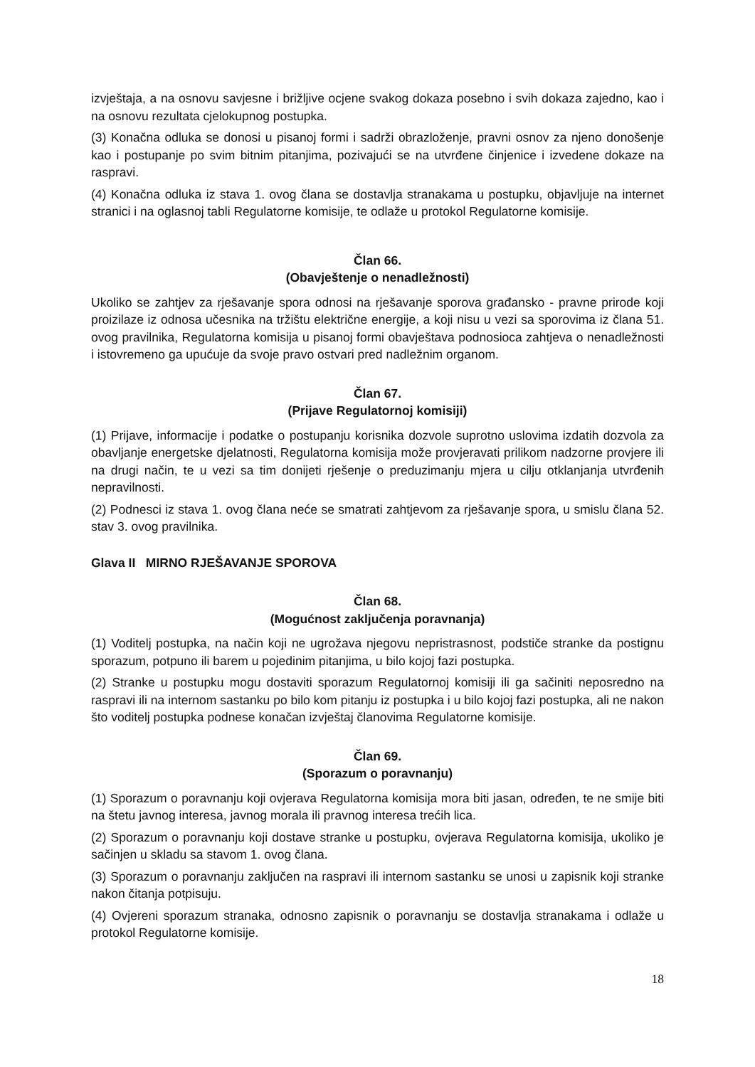izvještaja, a na osnovu savjesne i brižljive ocjene svakog dokaza posebno i svih dokaza zajedno, kao i na osnovu rezultata cjelokupnog postupka.
(3) Konačna odluka se donosi u pisanoj formi i sadrži obrazloženje, pravni osnov za njeno donošenje kao i postupanje po svim bitnim pitanjima, pozivajući se na utvrđene činjenice i izvedene dokaze na raspravi.
(4) Konačna odluka iz stava 1. ovog člana se dostavlja stranakama u postupku, objavljuje na internet stranici i na oglasnoj tabli Regulatorne komisije, te odlaže u protokol Regulatorne komisije.
Član 66.
(Obavještenje o nenadležnosti)
Ukoliko se zahtjev za rješavanje spora odnosi na rješavanje sporova građansko - pravne prirode koji proizilaze iz odnosa učesnika na tržištu električne energije, a koji nisu u vezi sa sporovima iz člana 51. ovog pravilnika, Regulatorna komisija u pisanoj formi obavještava podnosioca zahtjeva o nenadležnosti i istovremeno ga upućuje da svoje pravo ostvari pred nadležnim organom.
Član 67.
(Prijave Regulatornoj komisiji)
(1) Prijave, informacije i podatke o postupanju korisnika dozvole suprotno uslovima izdatih dozvola za obavljanje energetske djelatnosti, Regulatorna komisija može provjeravati prilikom nadzorne provjere ili na drugi način, te u vezi sa tim donijeti rješenje o preduzimanju mjera u cilju otklanjanja utvrđenih nepravilnosti.
(2) Podnesci iz stava 1. ovog člana neće se smatrati zahtjevom za rješavanje spora, u smislu člana 52. stav 3. ovog pravilnika.
Glava II MIRNO RJEŠAVANJE SPOROVA
Član 68.
(Mogućnost zaključenja poravnanja)
(1) Voditelj postupka, na način koji ne ugrožava njegovu nepristrasnost, podstiče stranke da postignu sporazum, potpuno ili barem u pojedinim pitanjima, u bilo kojoj fazi postupka.
(2) Stranke u postupku mogu dostaviti sporazum Regulatornoj komisiji ili ga sačiniti neposredno na raspravi ili na internom sastanku po bilo kom pitanju iz postupka i u bilo kojoj fazi postupka, ali ne nakon što voditelj postupka podnese konačan izvještaj članovima Regulatorne komisije.
Član 69.
(Sporazum o poravnanju)
(1) Sporazum o poravnanju koji ovjerava Regulatorna komisija mora biti jasan, određen, te ne smije biti na štetu javnog interesa, javnog morala ili pravnog interesa trećih lica.
(2) Sporazum o poravnanju koji dostave stranke u postupku, ovjerava Regulatorna komisija, ukoliko je sačinjen u skladu sa stavom 1. ovog člana.
(3) Sporazum o poravnanju zaključen na raspravi ili internom sastanku se unosi u zapisnik koji stranke nakon čitanja potpisuju.
(4) Ovjereni sporazum stranaka, odnosno zapisnik o poravnanju se dostavlja stranakama i odlaže u protokol Regulatorne komisije.
18